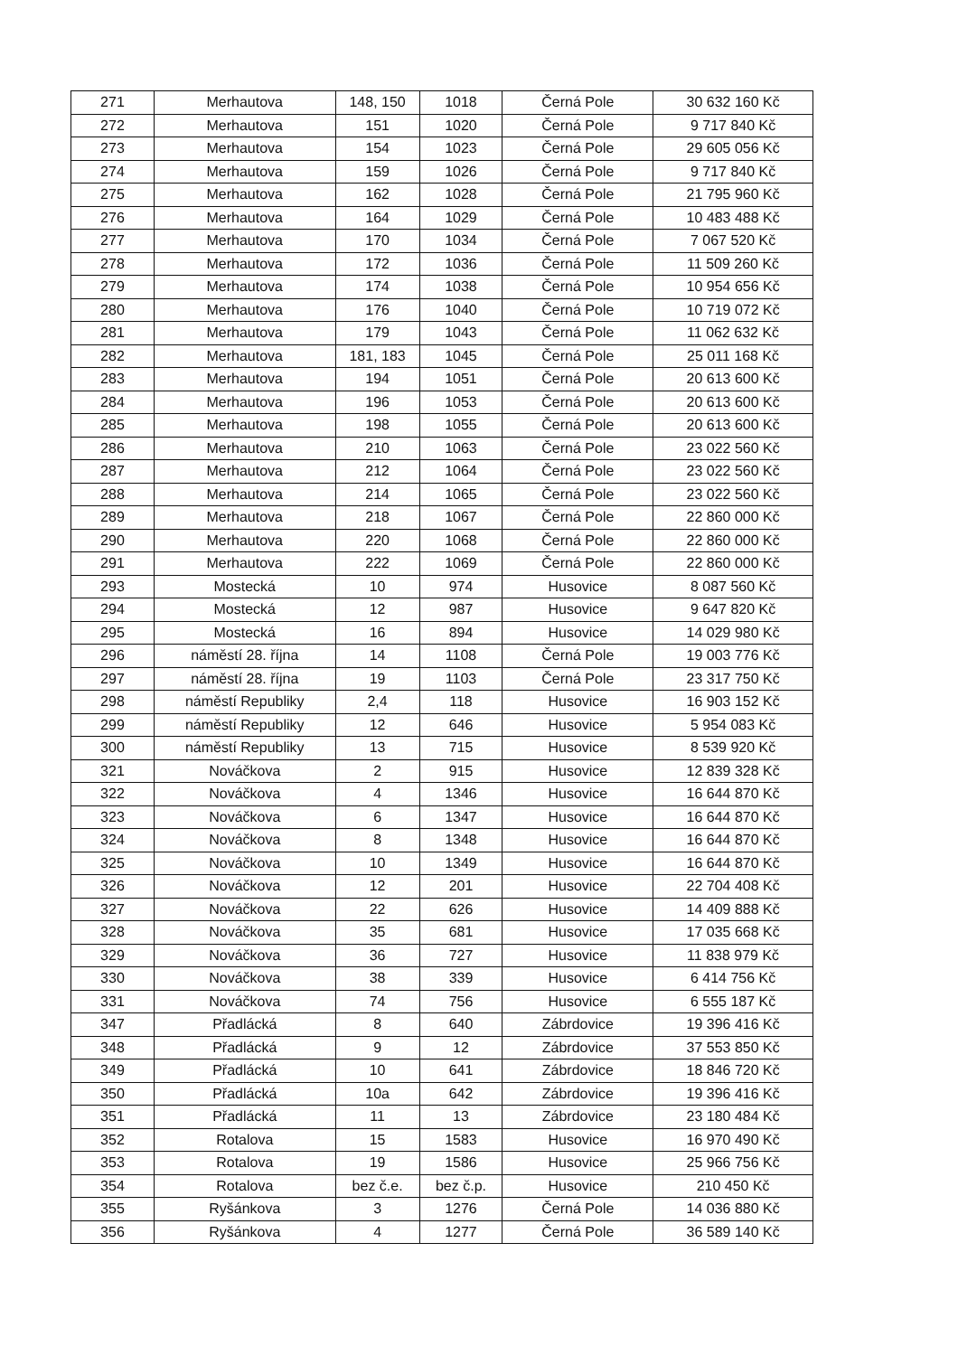| 271 | Merhautova | 148, 150 | 1018 | Černá Pole | 30 632 160 Kč |
| 272 | Merhautova | 151 | 1020 | Černá Pole | 9 717 840 Kč |
| 273 | Merhautova | 154 | 1023 | Černá Pole | 29 605 056 Kč |
| 274 | Merhautova | 159 | 1026 | Černá Pole | 9 717 840 Kč |
| 275 | Merhautova | 162 | 1028 | Černá Pole | 21 795 960 Kč |
| 276 | Merhautova | 164 | 1029 | Černá Pole | 10 483 488 Kč |
| 277 | Merhautova | 170 | 1034 | Černá Pole | 7 067 520 Kč |
| 278 | Merhautova | 172 | 1036 | Černá Pole | 11 509 260 Kč |
| 279 | Merhautova | 174 | 1038 | Černá Pole | 10 954 656 Kč |
| 280 | Merhautova | 176 | 1040 | Černá Pole | 10 719 072 Kč |
| 281 | Merhautova | 179 | 1043 | Černá Pole | 11 062 632 Kč |
| 282 | Merhautova | 181, 183 | 1045 | Černá Pole | 25 011 168 Kč |
| 283 | Merhautova | 194 | 1051 | Černá Pole | 20 613 600 Kč |
| 284 | Merhautova | 196 | 1053 | Černá Pole | 20 613 600 Kč |
| 285 | Merhautova | 198 | 1055 | Černá Pole | 20 613 600 Kč |
| 286 | Merhautova | 210 | 1063 | Černá Pole | 23 022 560 Kč |
| 287 | Merhautova | 212 | 1064 | Černá Pole | 23 022 560 Kč |
| 288 | Merhautova | 214 | 1065 | Černá Pole | 23 022 560 Kč |
| 289 | Merhautova | 218 | 1067 | Černá Pole | 22 860 000 Kč |
| 290 | Merhautova | 220 | 1068 | Černá Pole | 22 860 000 Kč |
| 291 | Merhautova | 222 | 1069 | Černá Pole | 22 860 000 Kč |
| 293 | Mostecká | 10 | 974 | Husovice | 8 087 560 Kč |
| 294 | Mostecká | 12 | 987 | Husovice | 9 647 820 Kč |
| 295 | Mostecká | 16 | 894 | Husovice | 14 029 980 Kč |
| 296 | náměstí 28. října | 14 | 1108 | Černá Pole | 19 003 776 Kč |
| 297 | náměstí 28. října | 19 | 1103 | Černá Pole | 23 317 750 Kč |
| 298 | náměstí Republiky | 2,4 | 118 | Husovice | 16 903 152 Kč |
| 299 | náměstí Republiky | 12 | 646 | Husovice | 5 954 083 Kč |
| 300 | náměstí Republiky | 13 | 715 | Husovice | 8 539 920 Kč |
| 321 | Nováčkova | 2 | 915 | Husovice | 12 839 328 Kč |
| 322 | Nováčkova | 4 | 1346 | Husovice | 16 644 870 Kč |
| 323 | Nováčkova | 6 | 1347 | Husovice | 16 644 870 Kč |
| 324 | Nováčkova | 8 | 1348 | Husovice | 16 644 870 Kč |
| 325 | Nováčkova | 10 | 1349 | Husovice | 16 644 870 Kč |
| 326 | Nováčkova | 12 | 201 | Husovice | 22 704 408 Kč |
| 327 | Nováčkova | 22 | 626 | Husovice | 14 409 888 Kč |
| 328 | Nováčkova | 35 | 681 | Husovice | 17 035 668 Kč |
| 329 | Nováčkova | 36 | 727 | Husovice | 11 838 979 Kč |
| 330 | Nováčkova | 38 | 339 | Husovice | 6 414 756 Kč |
| 331 | Nováčkova | 74 | 756 | Husovice | 6 555 187 Kč |
| 347 | Přadlácká | 8 | 640 | Zábrdovice | 19 396 416 Kč |
| 348 | Přadlácká | 9 | 12 | Zábrdovice | 37 553 850 Kč |
| 349 | Přadlácká | 10 | 641 | Zábrdovice | 18 846 720 Kč |
| 350 | Přadlácká | 10a | 642 | Zábrdovice | 19 396 416 Kč |
| 351 | Přadlácká | 11 | 13 | Zábrdovice | 23 180 484 Kč |
| 352 | Rotalova | 15 | 1583 | Husovice | 16 970 490 Kč |
| 353 | Rotalova | 19 | 1586 | Husovice | 25 966 756 Kč |
| 354 | Rotalova | bez č.e. | bez č.p. | Husovice | 210 450 Kč |
| 355 | Ryšánkova | 3 | 1276 | Černá Pole | 14 036 880 Kč |
| 356 | Ryšánkova | 4 | 1277 | Černá Pole | 36 589 140 Kč |